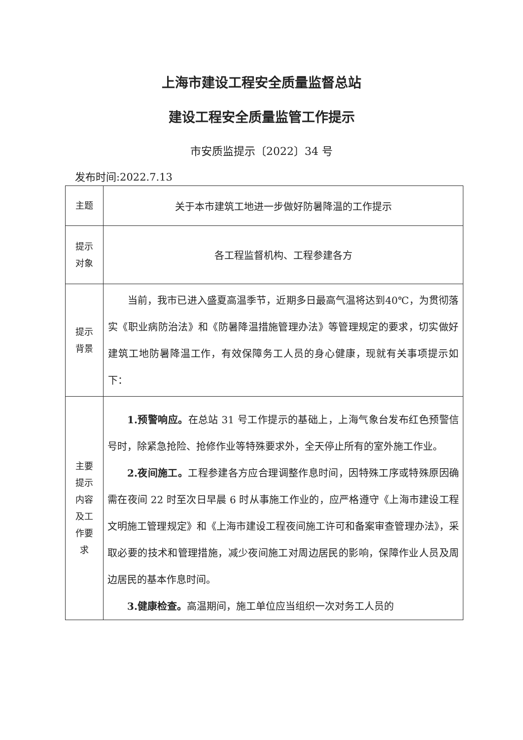上海市建设工程安全质量监督总站
建设工程安全质量监管工作提示
市安质监提示〔2022〕34 号
发布时间:2022.7.13
| 主题 | 关于本市建筑工地进一步做好防暑降温的工作提示 |
| 提示 对象 | 各工程监督机构、工程参建各方 |
| 提示 背景 | 当前，我市已进入盛夏高温季节，近期多日最高气温将达到40℃，为贯彻落实《职业病防治法》和《防暑降温措施管理办法》等管理规定的要求，切实做好建筑工地防暑降温工作，有效保障务工人员的身心健康，现就有关事项提示如下： |
| 主要 提示 内容 及工 作要 求 | 1.预警响应。 在总站 31 号工作提示的基础上，上海气象台发布红色预警信号时，除紧急抢险、抢修作业等特殊要求外，全天停止所有的室外施工作业。 2.夜间施工。 工程参建各方应合理调整作息时间，因特殊工序或特殊原因确需在夜间 22 时至次日早晨 6 时从事施工作业的，应严格遵守《上海市建设工程文明施工管理规定》和《上海市建设工程夜间施工许可和备案审查管理办法》，采取必要的技术和管理措施，减少夜间施工对周边居民的影响，保障作业人员及周边居民的基本作息时间。 3.健康检查。 高温期间，施工单位应当组织一次对务工人员的 |